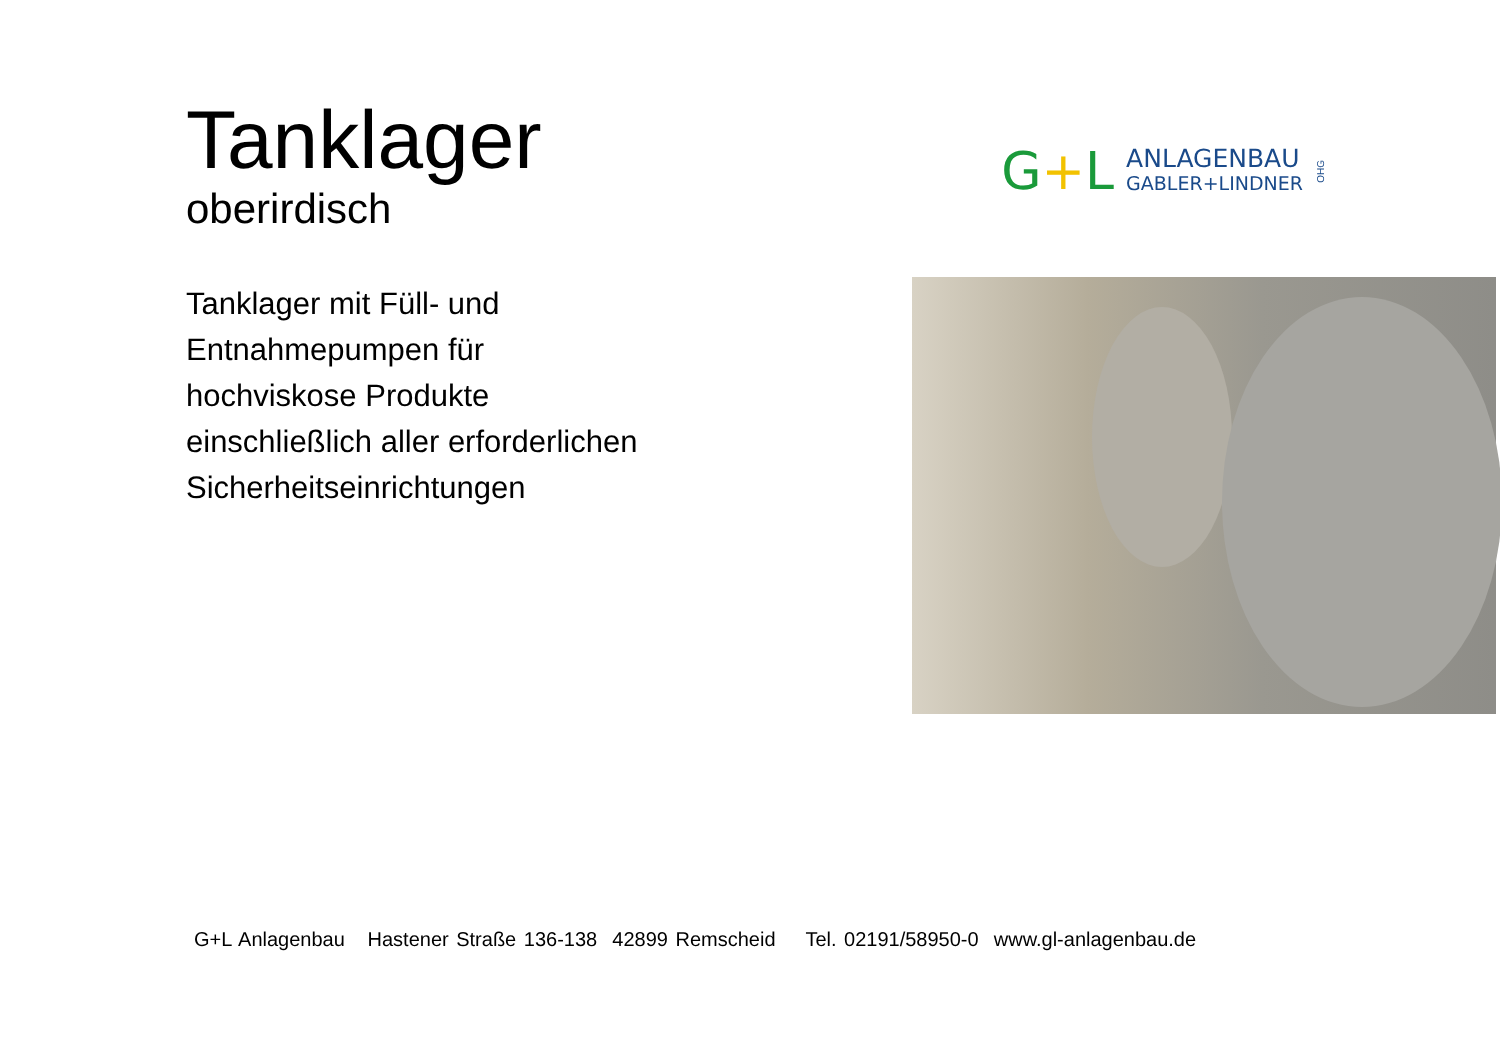Tanklager
oberirdisch
G+L
ANLAGENBAU
GABLER+LINDNER
OHG
Tanklager mit Füll- und
Entnahmepumpen für
hochviskose Produkte
einschließlich aller erforderlichen
Sicherheitseinrichtungen
G+L Anlagenbau Hastener Straße 136-138 42899 Remscheid Tel. 02191/58950-0 www.gl-anlagenbau.de